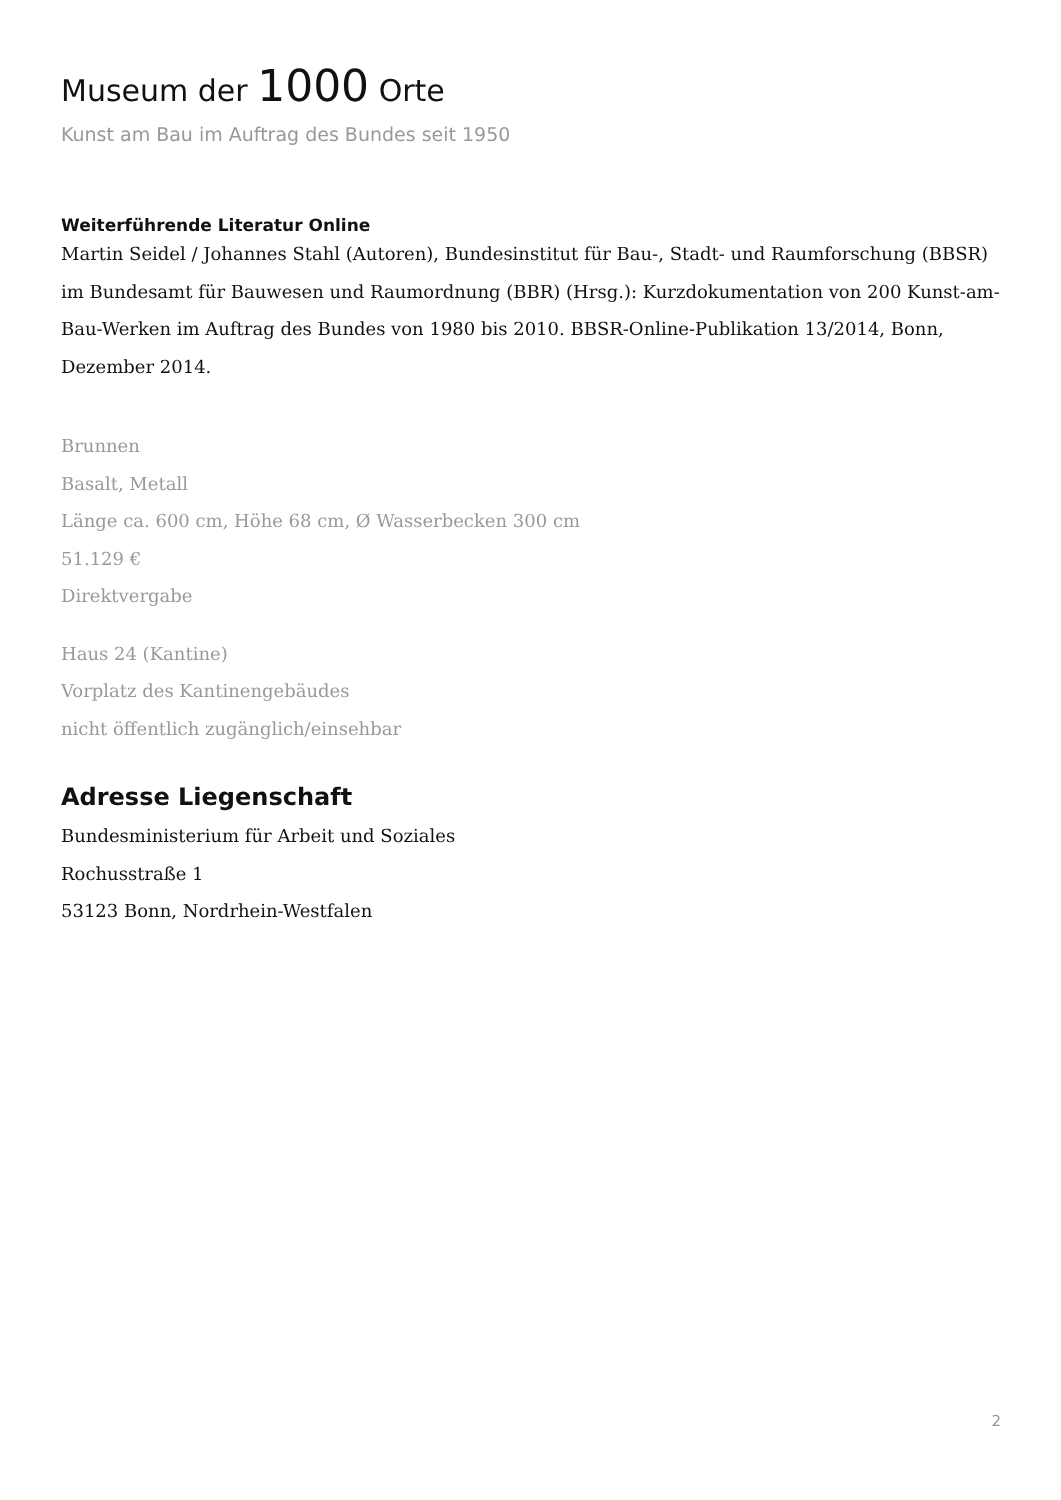Museum der 1000 Orte
Kunst am Bau im Auftrag des Bundes seit 1950
Weiterführende Literatur Online
Martin Seidel / Johannes Stahl (Autoren), Bundesinstitut für Bau-, Stadt- und Raumforschung (BBSR) im Bundesamt für Bauwesen und Raumordnung (BBR) (Hrsg.): Kurzdokumentation von 200 Kunst-am-Bau-Werken im Auftrag des Bundes von 1980 bis 2010. BBSR-Online-Publikation 13/2014, Bonn, Dezember 2014.
Brunnen
Basalt, Metall
Länge ca. 600 cm, Höhe 68 cm, Ø Wasserbecken 300 cm
51.129 €
Direktvergabe
Haus 24 (Kantine)
Vorplatz des Kantinengebäudes
nicht öffentlich zugänglich/einsehbar
Adresse Liegenschaft
Bundesministerium für Arbeit und Soziales
Rochusstraße 1
53123 Bonn, Nordrhein-Westfalen
2